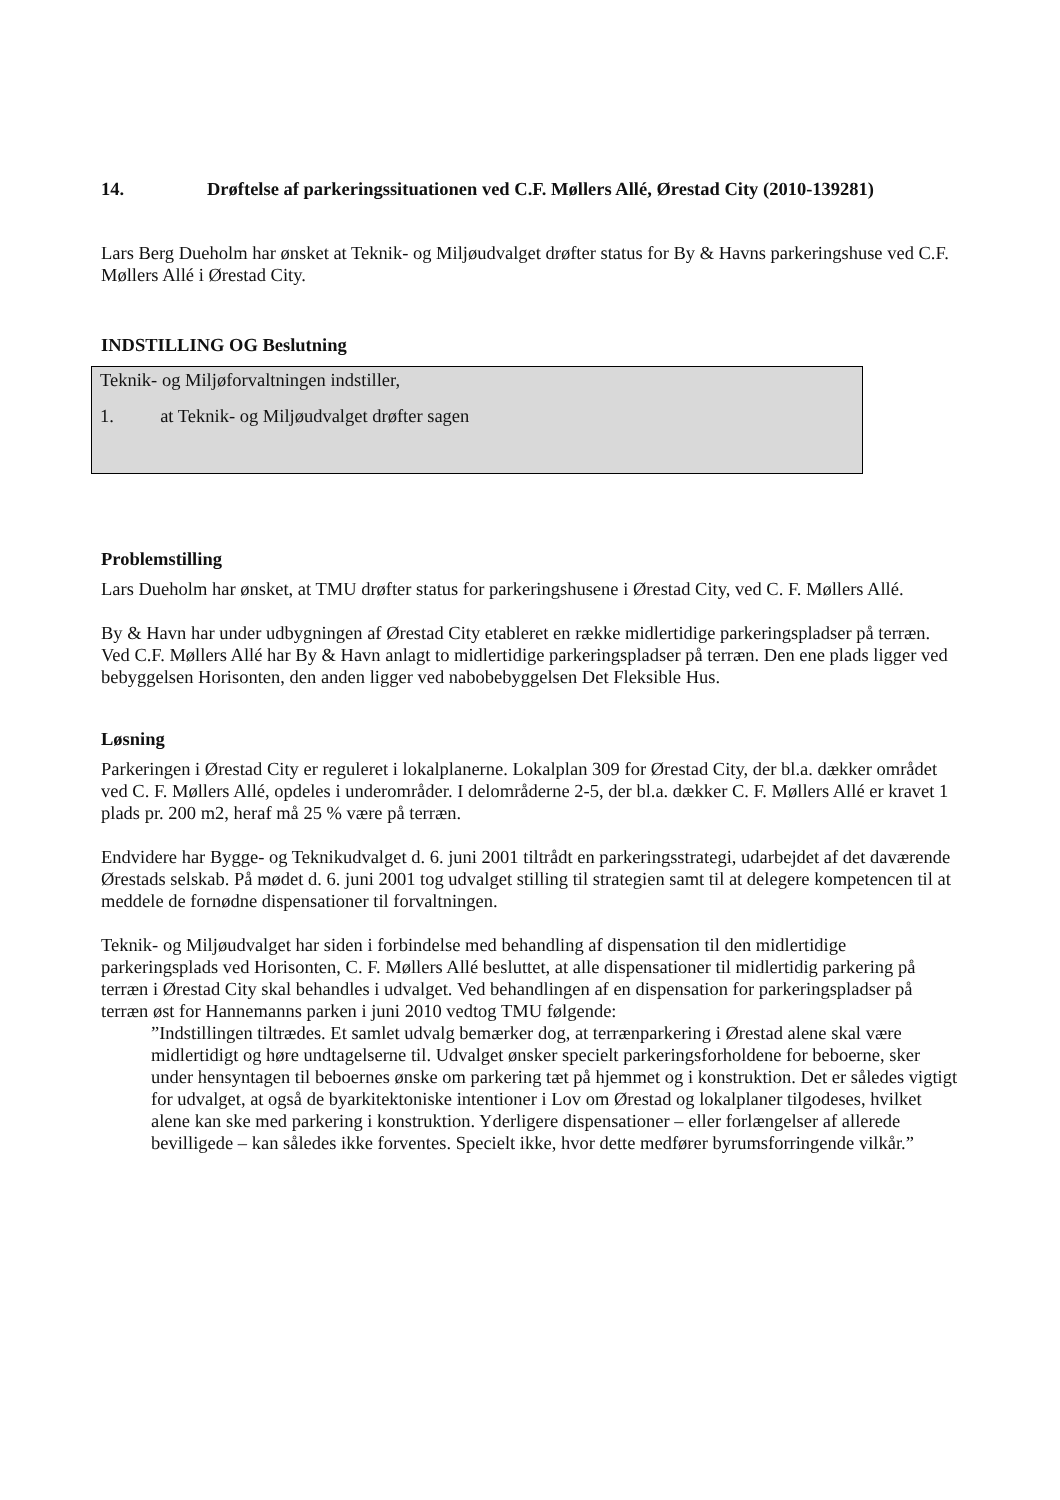14. Drøftelse af parkeringssituationen ved C.F. Møllers Allé, Ørestad City (2010-139281)
Lars Berg Dueholm har ønsket at Teknik- og Miljøudvalget drøfter status for By & Havns parkeringshuse ved C.F. Møllers Allé i Ørestad City.
INDSTILLING OG Beslutning
Teknik- og Miljøforvaltningen indstiller,
1. at Teknik- og Miljøudvalget drøfter sagen
Problemstilling
Lars Dueholm har ønsket, at TMU drøfter status for parkeringshusene i Ørestad City, ved C. F. Møllers Allé.
By & Havn har under udbygningen af Ørestad City etableret en række midlertidige parkeringspladser på terræn. Ved C.F. Møllers Allé har By & Havn anlagt to midlertidige parkeringspladser på terræn. Den ene plads ligger ved bebyggelsen Horisonten, den anden ligger ved nabobebyggelsen Det Fleksible Hus.
Løsning
Parkeringen i Ørestad City er reguleret i lokalplanerne. Lokalplan 309 for Ørestad City, der bl.a. dækker området ved C. F. Møllers Allé, opdeles i underområder. I delområderne 2-5, der bl.a. dækker C. F. Møllers Allé er kravet 1 plads pr. 200 m2, heraf må 25 % være på terræn.
Endvidere har Bygge- og Teknikudvalget d. 6. juni 2001 tiltrådt en parkeringsstrategi, udarbejdet af det daværende Ørestads selskab. På mødet d. 6. juni 2001 tog udvalget stilling til strategien samt til at delegere kompetencen til at meddele de fornødne dispensationer til forvaltningen.
Teknik- og Miljøudvalget har siden i forbindelse med behandling af dispensation til den midlertidige parkeringsplads ved Horisonten, C. F. Møllers Allé besluttet, at alle dispensationer til midlertidig parkering på terræn i Ørestad City skal behandles i udvalget. Ved behandlingen af en dispensation for parkeringspladser på terræn øst for Hannemanns parken i juni 2010 vedtog TMU følgende:
”Indstillingen tiltrædes. Et samlet udvalg bemærker dog, at terrænparkering i Ørestad alene skal være midlertidigt og høre undtagelserne til. Udvalget ønsker specielt parkeringsforholdene for beboerne, sker under hensyntagen til beboernes ønske om parkering tæt på hjemmet og i konstruktion. Det er således vigtigt for udvalget, at også de byarkitektoniske intentioner i Lov om Ørestad og lokalplaner tilgodeses, hvilket alene kan ske med parkering i konstruktion. Yderligere dispensationer – eller forlængelser af allerede bevilligede – kan således ikke forventes. Specielt ikke, hvor dette medfører byrumsforringende vilkår.”